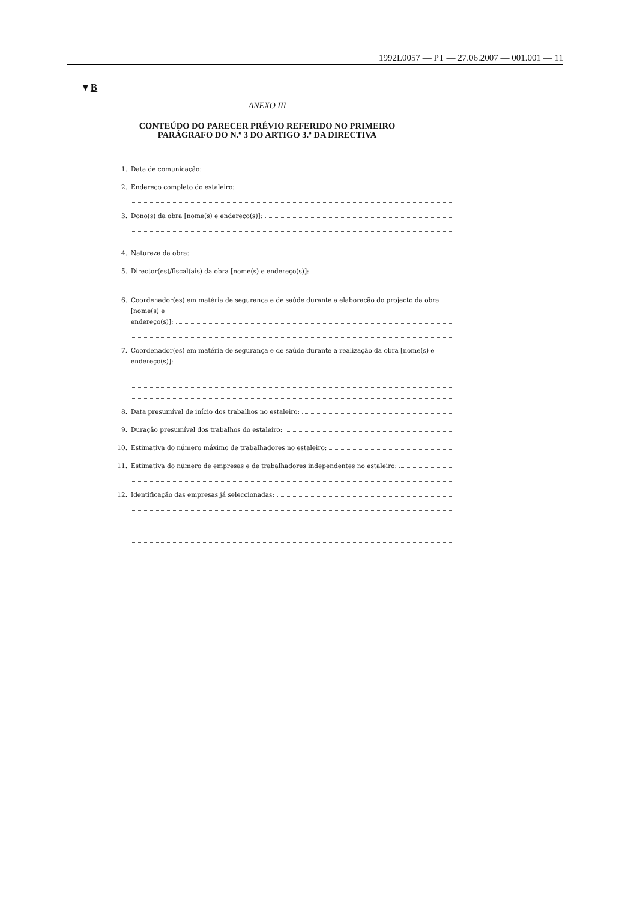1992L0057 — PT — 27.06.2007 — 001.001 — 11
▼B
ANEXO III
CONTEÚDO DO PARECER PRÉVIO REFERIDO NO PRIMEIRO PARÁGRAFO DO N.º 3 DO ARTIGO 3.º DA DIRECTIVA
1. Data de comunicação:
2. Endereço completo do estaleiro:
3. Dono(s) da obra [nome(s) e endereço(s)]:
4. Natureza da obra:
5. Director(es)/fiscal(ais) da obra [nome(s) e endereço(s)]:
6. Coordenador(es) em matéria de segurança e de saúde durante a elaboração do projecto da obra [nome(s) e
endereço(s)]:
7. Coordenador(es) em matéria de segurança e de saúde durante a realização da obra [nome(s) e endereço(s)]:
8. Data presumível de início dos trabalhos no estaleiro:
9. Duração presumível dos trabalhos do estaleiro:
10. Estimativa do número máximo de trabalhadores no estaleiro:
11. Estimativa do número de empresas e de trabalhadores independentes no estaleiro:
12. Identificação das empresas já seleccionadas: